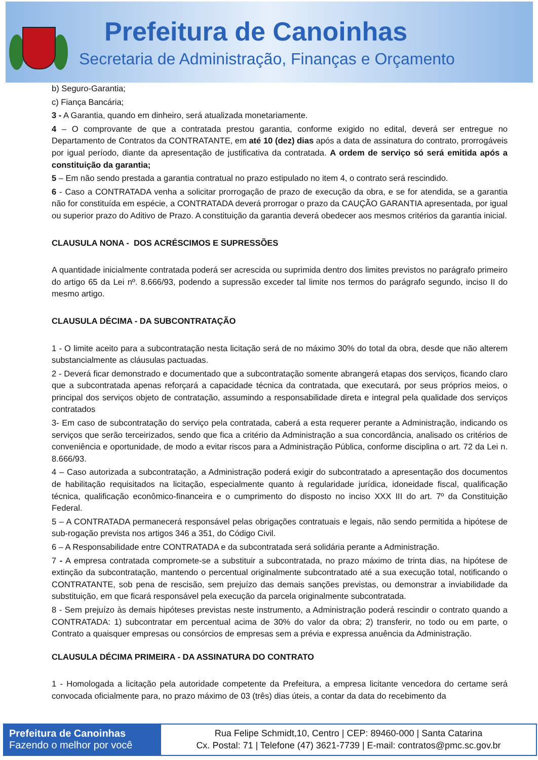Prefeitura de Canoinhas
Secretaria de Administração, Finanças e Orçamento
b) Seguro-Garantia;
c) Fiança Bancária;
3 - A Garantia, quando em dinheiro, será atualizada monetariamente.
4 – O comprovante de que a contratada prestou garantia, conforme exigido no edital, deverá ser entregue no Departamento de Contratos da CONTRATANTE, em até 10 (dez) dias após a data de assinatura do contrato, prorrogáveis por igual período, diante da apresentação de justificativa da contratada. A ordem de serviço só será emitida após a constituição da garantia;
5 – Em não sendo prestada a garantia contratual no prazo estipulado no item 4, o contrato será rescindido.
6 - Caso a CONTRATADA venha a solicitar prorrogação de prazo de execução da obra, e se for atendida, se a garantia não for constituída em espécie, a CONTRATADA deverá prorrogar o prazo da CAUÇÃO GARANTIA apresentada, por igual ou superior prazo do Aditivo de Prazo. A constituição da garantia deverá obedecer aos mesmos critérios da garantia inicial.
CLAUSULA NONA - DOS ACRÉSCIMOS E SUPRESSÕES
A quantidade inicialmente contratada poderá ser acrescida ou suprimida dentro dos limites previstos no parágrafo primeiro do artigo 65 da Lei nº. 8.666/93, podendo a supressão exceder tal limite nos termos do parágrafo segundo, inciso II do mesmo artigo.
CLAUSULA DÉCIMA - DA SUBCONTRATAÇÃO
1 - O limite aceito para a subcontratação nesta licitação será de no máximo 30% do total da obra, desde que não alterem substancialmente as cláusulas pactuadas.
2 - Deverá ficar demonstrado e documentado que a subcontratação somente abrangerá etapas dos serviços, ficando claro que a subcontratada apenas reforçará a capacidade técnica da contratada, que executará, por seus próprios meios, o principal dos serviços objeto de contratação, assumindo a responsabilidade direta e integral pela qualidade dos serviços contratados
3- Em caso de subcontratação do serviço pela contratada, caberá a esta requerer perante a Administração, indicando os serviços que serão terceirizados, sendo que fica a critério da Administração a sua concordância, analisado os critérios de conveniência e oportunidade, de modo a evitar riscos para a Administração Pública, conforme disciplina o art. 72 da Lei n. 8.666/93.
4 – Caso autorizada a subcontratação, a Administração poderá exigir do subcontratado a apresentação dos documentos de habilitação requisitados na licitação, especialmente quanto à regularidade jurídica, idoneidade fiscal, qualificação técnica, qualificação econômico-financeira e o cumprimento do disposto no inciso XXX III do art. 7º da Constituição Federal.
5 – A CONTRATADA permanecerá responsável pelas obrigações contratuais e legais, não sendo permitida a hipótese de sub-rogação prevista nos artigos 346 a 351, do Código Civil.
6 – A Responsabilidade entre CONTRATADA e da subcontratada será solidária perante a Administração.
7 - A empresa contratada compromete-se a substituir a subcontratada, no prazo máximo de trinta dias, na hipótese de extinção da subcontratação, mantendo o percentual originalmente subcontratado até a sua execução total, notificando o CONTRATANTE, sob pena de rescisão, sem prejuízo das demais sanções previstas, ou demonstrar a inviabilidade da substituição, em que ficará responsável pela execução da parcela originalmente subcontratada.
8 - Sem prejuízo às demais hipóteses previstas neste instrumento, a Administração poderá rescindir o contrato quando a CONTRATADA: 1) subcontratar em percentual acima de 30% do valor da obra; 2) transferir, no todo ou em parte, o Contrato a quaisquer empresas ou consórcios de empresas sem a prévia e expressa anuência da Administração.
CLAUSULA DÉCIMA PRIMEIRA - DA ASSINATURA DO CONTRATO
1 - Homologada a licitação pela autoridade competente da Prefeitura, a empresa licitante vencedora do certame será convocada oficialmente para, no prazo máximo de 03 (três) dias úteis, a contar da data do recebimento da
Prefeitura de Canoinhas
Fazendo o melhor por você
Rua Felipe Schmidt,10, Centro | CEP: 89460-000 | Santa Catarina
Cx. Postal: 71 | Telefone (47) 3621-7739 | E-mail: contratos@pmc.sc.gov.br